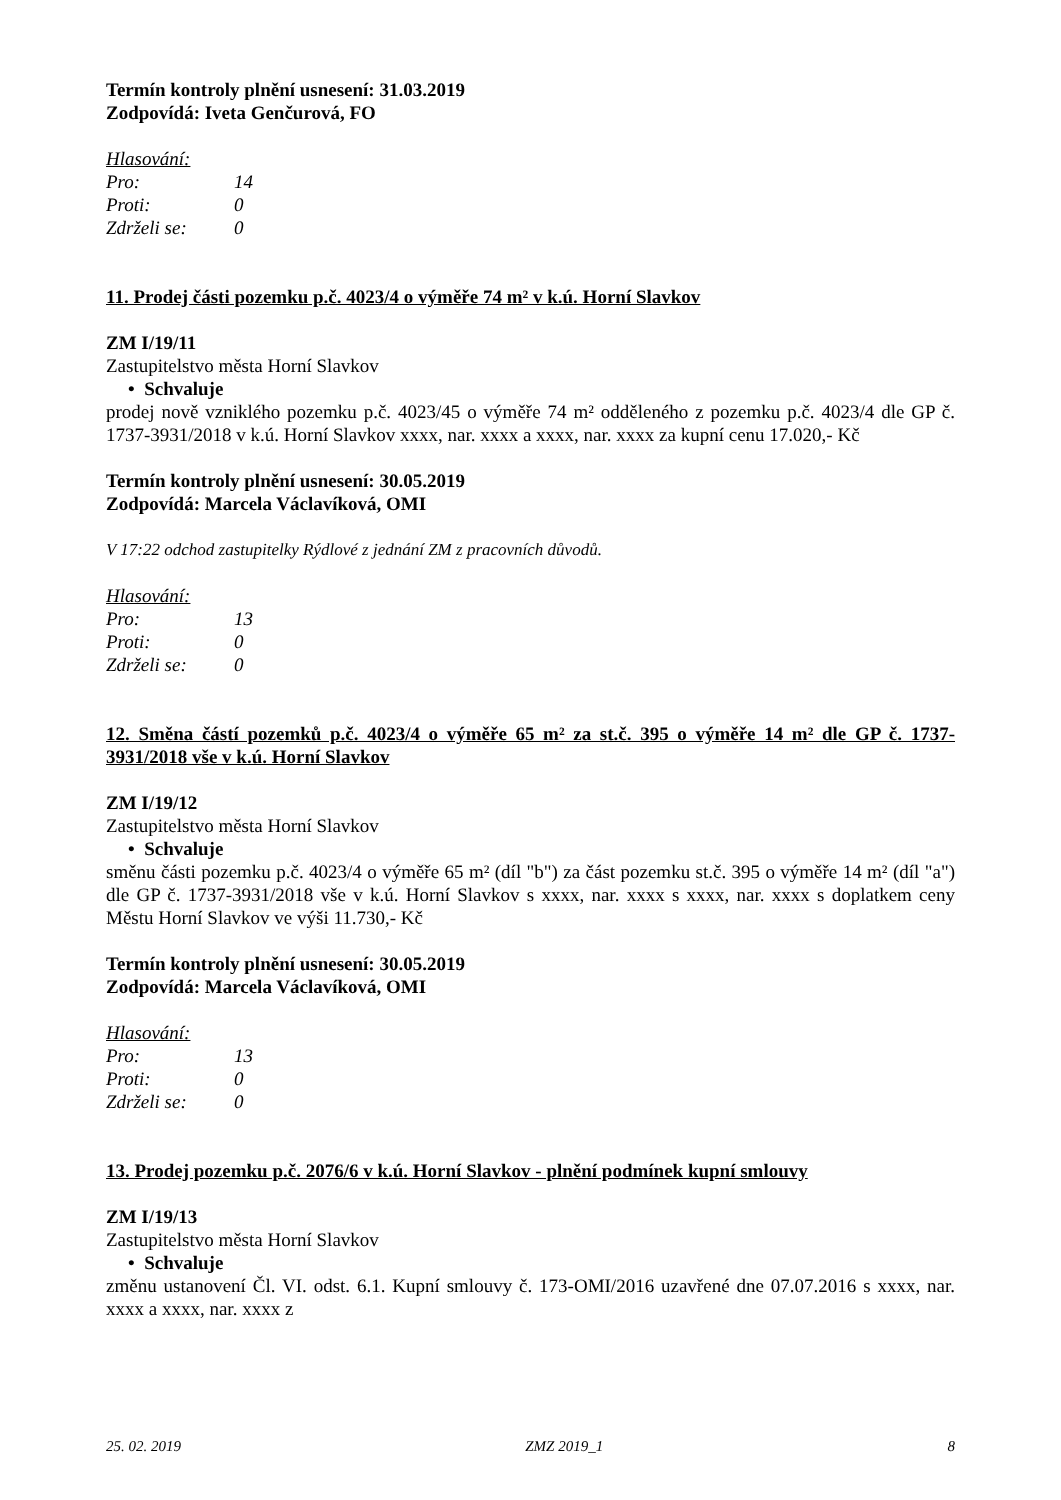Termín kontroly plnění usnesení: 31.03.2019
Zodpovídá: Iveta Genčurová, FO
Hlasování:
Pro: 14
Proti: 0
Zdrželi se: 0
11. Prodej části pozemku p.č. 4023/4 o výměře 74 m² v k.ú. Horní Slavkov
ZM I/19/11
Zastupitelstvo města Horní Slavkov
• Schvaluje
prodej nově vzniklého pozemku p.č. 4023/45 o výměře 74 m² odděleného z pozemku p.č. 4023/4 dle GP č. 1737-3931/2018 v k.ú. Horní Slavkov xxxx, nar. xxxx a xxxx, nar. xxxx za kupní cenu 17.020,- Kč
Termín kontroly plnění usnesení: 30.05.2019
Zodpovídá: Marcela Václavíková, OMI
V 17:22 odchod zastupitelky Rýdlové z jednání ZM z pracovních důvodů.
Hlasování:
Pro: 13
Proti: 0
Zdrželi se: 0
12. Směna částí pozemků p.č. 4023/4 o výměře 65 m² za st.č. 395 o výměře 14 m² dle GP č. 1737-3931/2018 vše v k.ú. Horní Slavkov
ZM I/19/12
Zastupitelstvo města Horní Slavkov
• Schvaluje
směnu části pozemku p.č. 4023/4 o výměře 65 m² (díl "b") za část pozemku st.č. 395 o výměře 14 m² (díl "a") dle GP č. 1737-3931/2018 vše v k.ú. Horní Slavkov s xxxx, nar. xxxx s xxxx, nar. xxxx s doplatkem ceny Městu Horní Slavkov ve výši 11.730,- Kč
Termín kontroly plnění usnesení: 30.05.2019
Zodpovídá: Marcela Václavíková, OMI
Hlasování:
Pro: 13
Proti: 0
Zdrželi se: 0
13. Prodej pozemku p.č. 2076/6 v k.ú. Horní Slavkov - plnění podmínek kupní smlouvy
ZM I/19/13
Zastupitelstvo města Horní Slavkov
• Schvaluje
změnu ustanovení Čl. VI. odst. 6.1. Kupní smlouvy č. 173-OMI/2016 uzavřené dne 07.07.2016 s xxxx, nar. xxxx a xxxx, nar. xxxx z
25. 02. 2019 ZMZ 2019_1 8